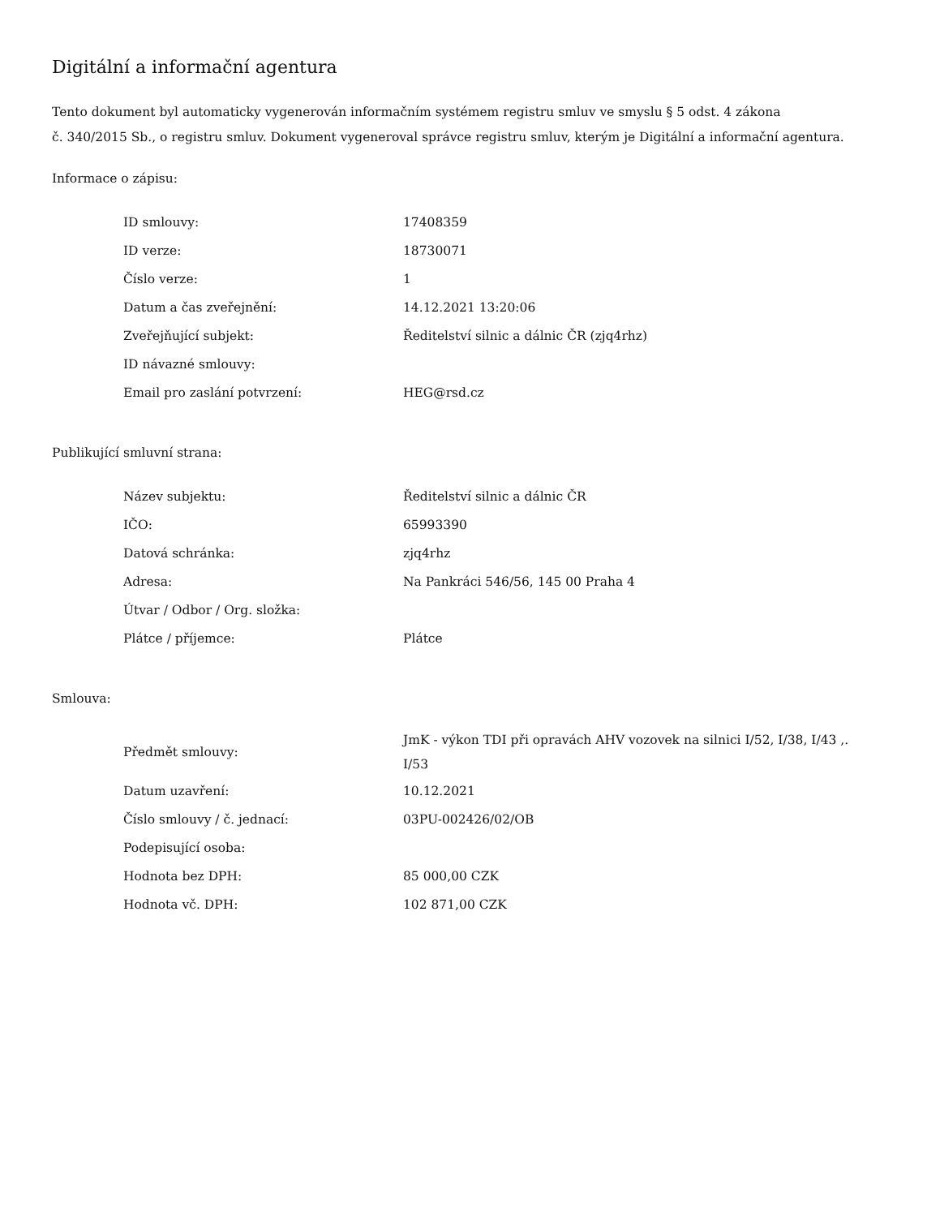Digitální a informační agentura
Tento dokument byl automaticky vygenerován informačním systémem registru smluv ve smyslu § 5 odst. 4 zákona
č. 340/2015 Sb., o registru smluv. Dokument vygeneroval správce registru smluv, kterým je Digitální a informační agentura.
Informace o zápisu:
| ID smlouvy: | 17408359 |
| ID verze: | 18730071 |
| Číslo verze: | 1 |
| Datum a čas zveřejnění: | 14.12.2021 13:20:06 |
| Zveřejňující subjekt: | Ředitelství silnic a dálnic ČR (zjq4rhz) |
| ID návazné smlouvy: | |
| Email pro zaslání potvrzení: | HEG@rsd.cz |
Publikující smluvní strana:
| Název subjektu: | Ředitelství silnic a dálnic ČR |
| IČO: | 65993390 |
| Datová schránka: | zjq4rhz |
| Adresa: | Na Pankráci 546/56, 145 00 Praha 4 |
| Útvar / Odbor / Org. složka: | |
| Plátce / příjemce: | Plátce |
Smlouva:
| Předmět smlouvy: | JmK - výkon TDI při opravách AHV vozovek na silnici I/52, I/38, I/43 ,. I/53 |
| Datum uzavření: | 10.12.2021 |
| Číslo smlouvy / č. jednací: | 03PU-002426/02/OB |
| Podepisující osoba: | |
| Hodnota bez DPH: | 85 000,00 CZK |
| Hodnota vč. DPH: | 102 871,00 CZK |